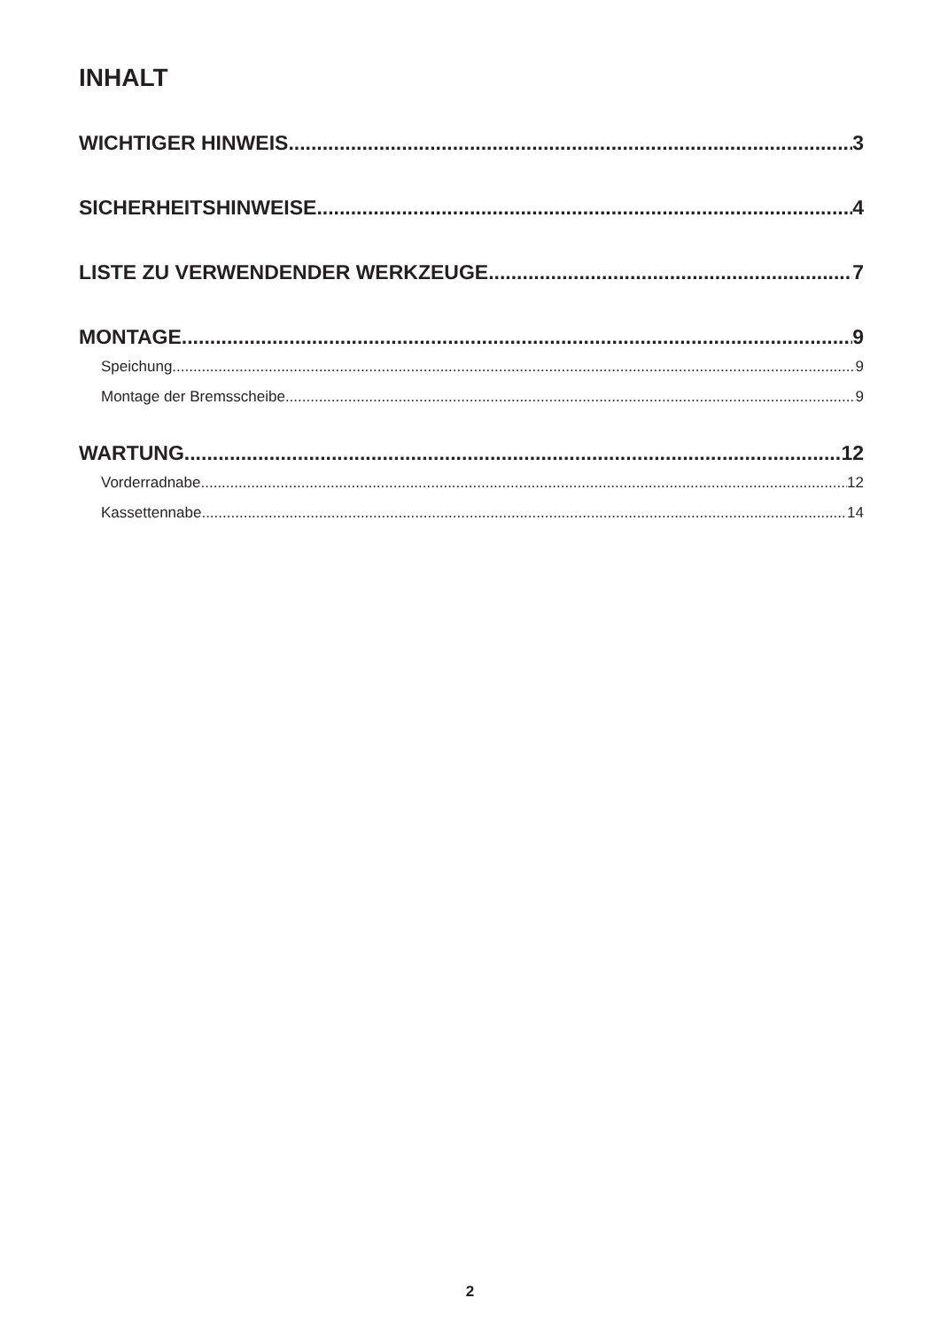INHALT
WICHTIGER HINWEIS 3
SICHERHEITSHINWEISE 4
LISTE ZU VERWENDENDER WERKZEUGE 7
MONTAGE 9
Speichung 9
Montage der Bremsscheibe 9
WARTUNG 12
Vorderradnabe 12
Kassettennabe 14
2